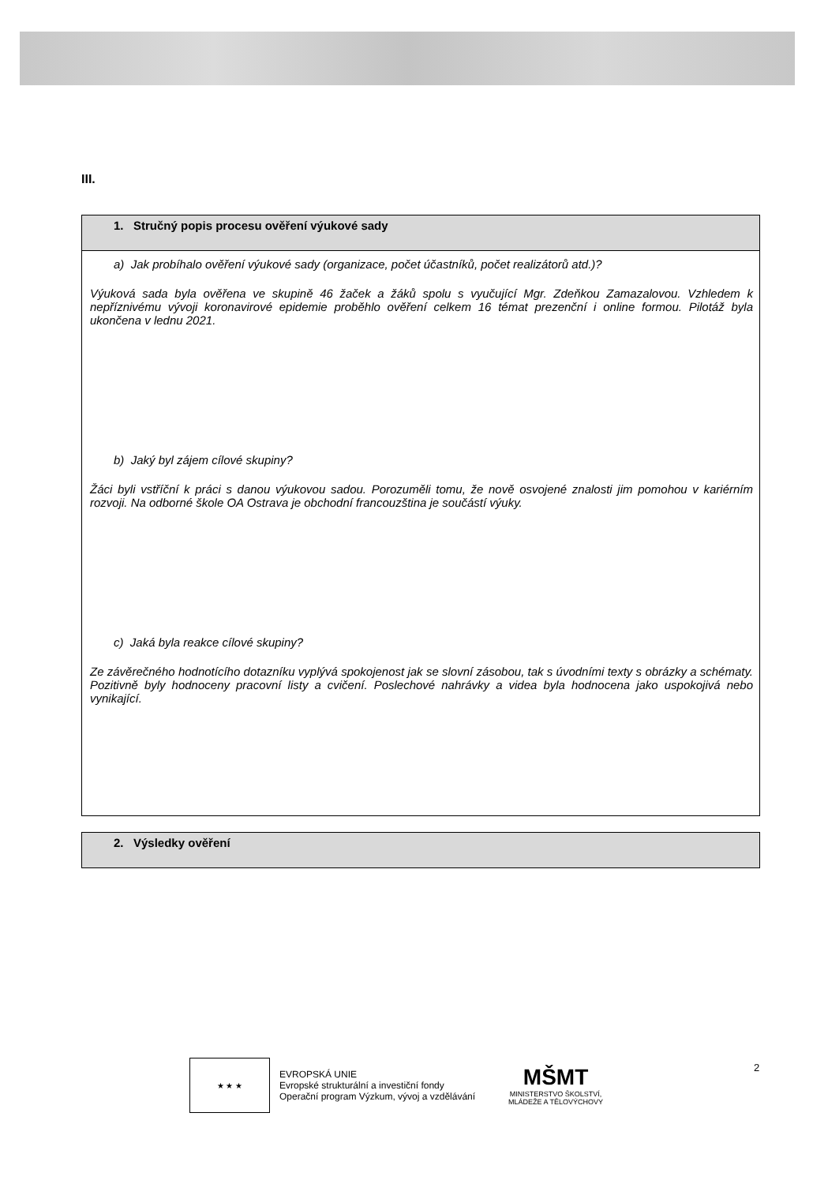III.
| 1. Stručný popis procesu ověření výukové sady |
| a) Jak probíhalo ověření výukové sady (organizace, počet účastníků, počet realizátorů atd.)? Výuková sada byla ověřena ve skupině 46 žaček a žáků spolu s vyučující Mgr. Zdeňkou Zamazalovou. Vzhledem k nepříznivému vývoji koronavirové epidemie proběhlo ověření celkem 16 témat prezenční i online formou. Pilotáž byla ukončena v lednu 2021. b) Jaký byl zájem cílové skupiny? Žáci byli vstříční k práci s danou výukovou sadou. Porozuměli tomu, že nově osvojené znalosti jim pomohou v kariérním rozvoji. Na odborné škole OA Ostrava je obchodní francouzština je součástí výuky. c) Jaká byla reakce cílové skupiny? Ze závěrečného hodnotícího dotazníku vyplývá spokojenost jak se slovní zásobou, tak s úvodními texty s obrázky a schématy. Pozitivně byly hodnoceny pracovní listy a cvičení. Poslechové nahrávky a videa byla hodnocena jako uspokojivá nebo vynikající. |
| 2. Výsledky ověření |
★ ★ ★
EVROPSKÁ UNIE
Evropské strukturální a investiční fondy
Operační program Výzkum, vývoj a vzdělávání
MŠMT
MINISTERSTVO ŠKOLSTVÍ,
MLÁDEŽE A TĚLOVÝCHOVY
2